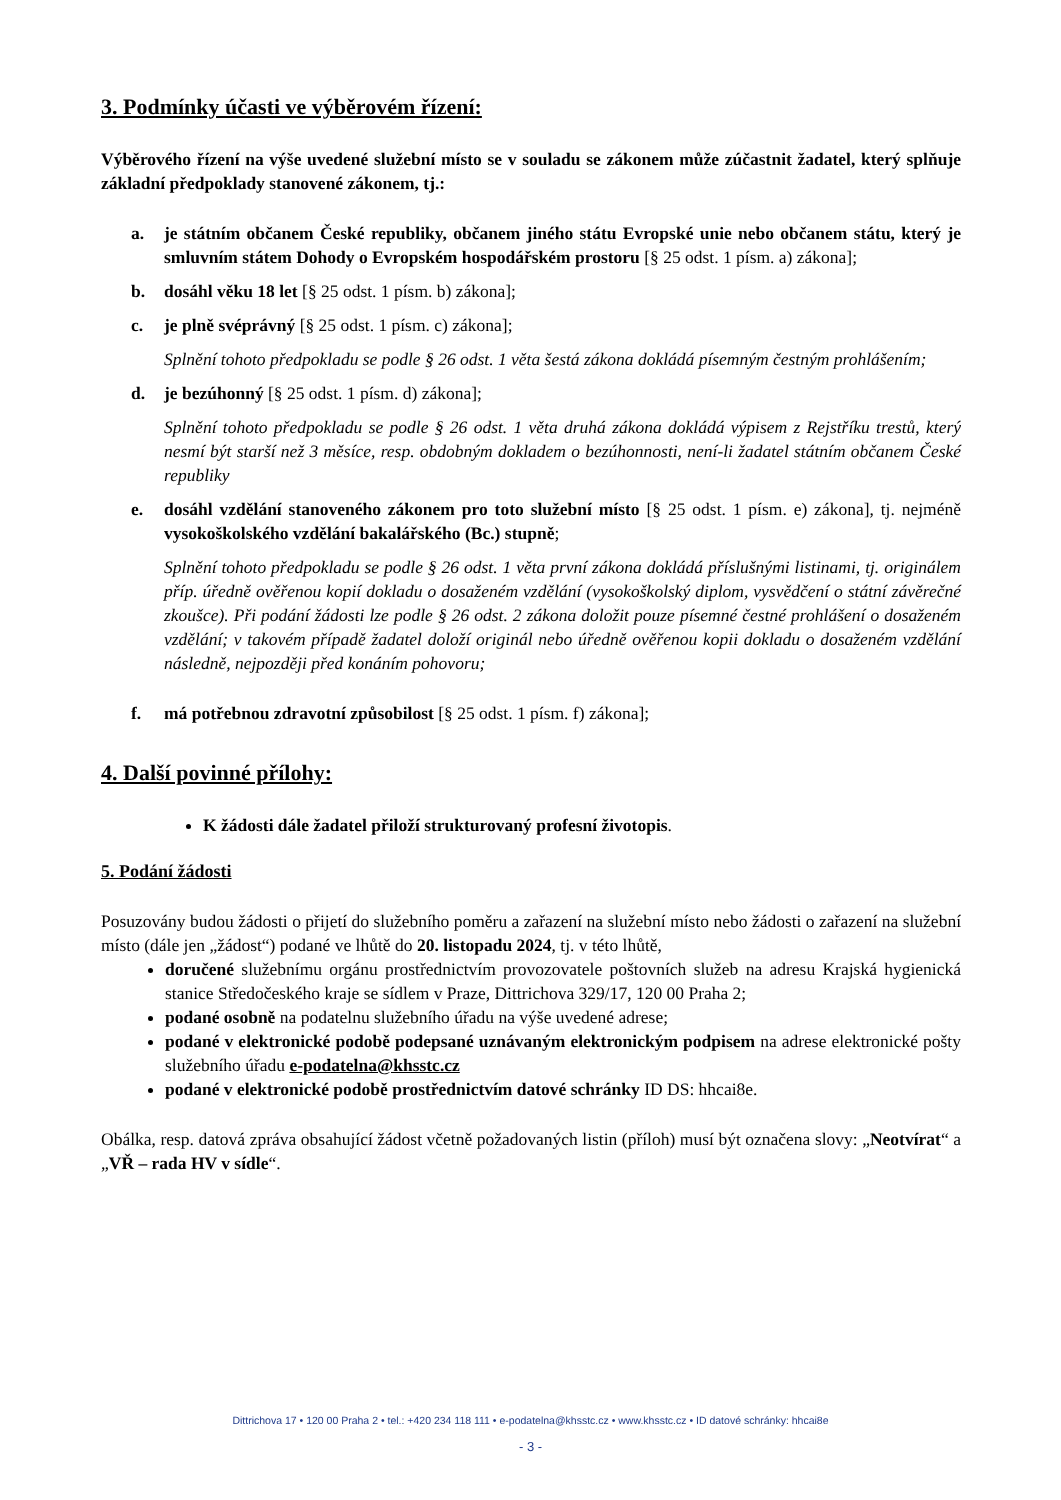3. Podmínky účasti ve výběrovém řízení:
Výběrového řízení na výše uvedené služební místo se v souladu se zákonem může zúčastnit žadatel, který splňuje základní předpoklady stanovené zákonem, tj.:
a. je státním občanem České republiky, občanem jiného státu Evropské unie nebo občanem státu, který je smluvním státem Dohody o Evropském hospodářském prostoru [§ 25 odst. 1 písm. a) zákona];
b. dosáhl věku 18 let [§ 25 odst. 1 písm. b) zákona];
c. je plně svéprávný [§ 25 odst. 1 písm. c) zákona];
Splnění tohoto předpokladu se podle § 26 odst. 1 věta šestá zákona dokládá písemným čestným prohlášením;
d. je bezúhonný [§ 25 odst. 1 písm. d) zákona];
Splnění tohoto předpokladu se podle § 26 odst. 1 věta druhá zákona dokládá výpisem z Rejstříku trestů, který nesmí být starší než 3 měsíce, resp. obdobným dokladem o bezúhonnosti, není-li žadatel státním občanem České republiky
e. dosáhl vzdělání stanoveného zákonem pro toto služební místo [§ 25 odst. 1 písm. e) zákona], tj. nejméně vysokoškolského vzdělání bakalářského (Bc.) stupně;
Splnění tohoto předpokladu se podle § 26 odst. 1 věta první zákona dokládá příslušnými listinami, tj. originálem příp. úředně ověřenou kopií dokladu o dosaženém vzdělání (vysokoškolský diplom, vysvědčení o státní závěrečné zkoušce). Při podání žádosti lze podle § 26 odst. 2 zákona doložit pouze písemné čestné prohlášení o dosaženém vzdělání; v takovém případě žadatel doloží originál nebo úředně ověřenou kopii dokladu o dosaženém vzdělání následně, nejpozději před konáním pohovoru;
f. má potřebnou zdravotní způsobilost [§ 25 odst. 1 písm. f) zákona];
4. Další povinné přílohy:
K žádosti dále žadatel přiloží strukturovaný profesní životopis.
5. Podání žádosti
Posuzovány budou žádosti o přijetí do služebního poměru a zařazení na služební místo nebo žádosti o zařazení na služební místo (dále jen „žádost“) podané ve lhůtě do 20. listopadu 2024, tj. v této lhůtě,
doručené služebnímu orgánu prostřednictvím provozovatele poštovních služeb na adresu Krajská hygienická stanice Středočeského kraje se sídlem v Praze, Dittrichova 329/17, 120 00 Praha 2;
podané osobně na podatelnu služebního úřadu na výše uvedené adrese;
podané v elektronické podobě podepsané uznávaným elektronickým podpisem na adrese elektronické pošty služebního úřadu e-podatelna@khsstc.cz
podané v elektronické podobě prostřednictvím datové schránky ID DS: hhcai8e.
Obálka, resp. datová zpráva obsahující žádost včetně požadovaných listin (příloh) musí být označena slovy: „Neotvírat“ a „VŘ – rada HV v sídle“.
Dittrichova 17 • 120 00 Praha 2 • tel.: +420 234 118 111 • e-podatelna@khsstc.cz • www.khsstc.cz • ID datové schránky: hhcai8e
- 3 -